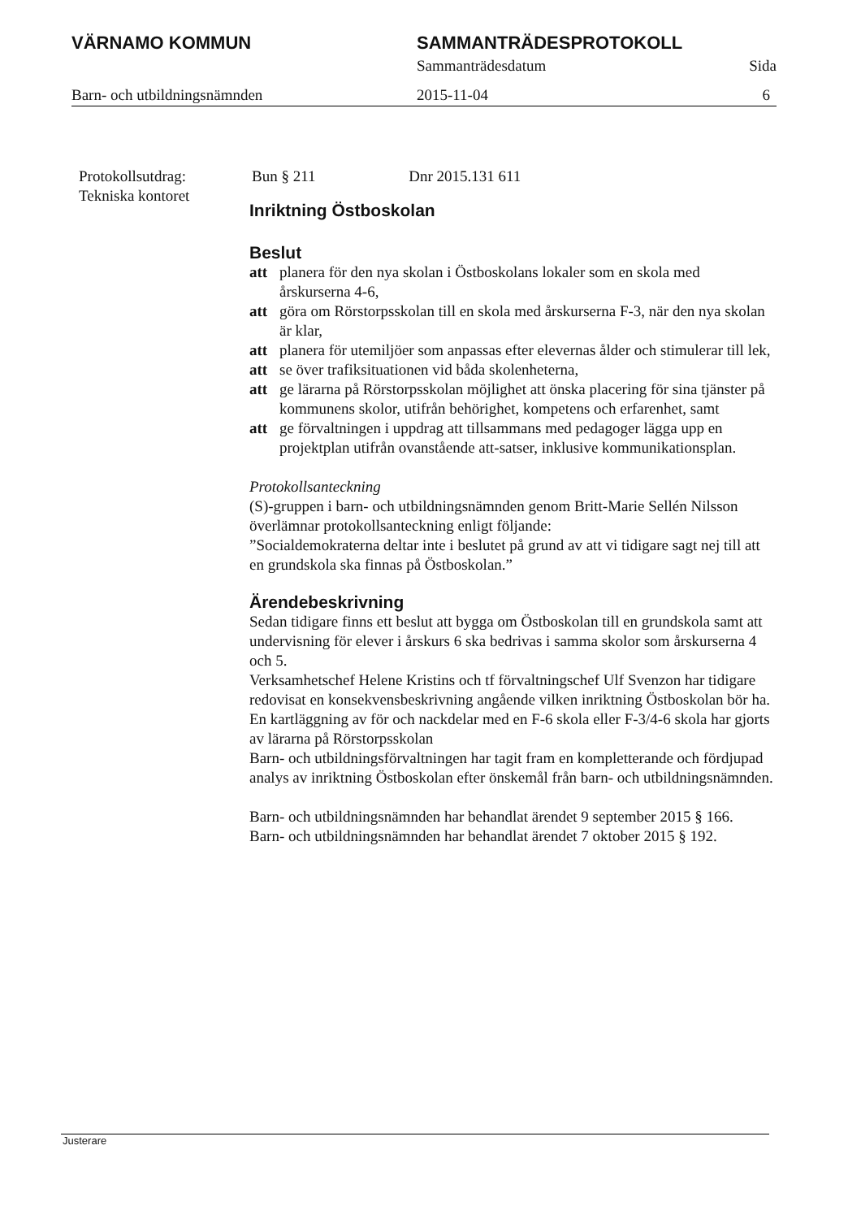VÄRNAMO KOMMUN SAMMANTRÄDESPROTOKOLL
Sammanträdesdatum Sida
Barn- och utbildningsnämnden 2015-11-04 6
Protokollsutdrag:
Tekniska kontoret
Bun § 211 Dnr 2015.131 611
Inriktning Östboskolan
Beslut
att planera för den nya skolan i Östboskolans lokaler som en skola med årskurserna 4-6,
att göra om Rörstorpsskolan till en skola med årskurserna F-3, när den nya skolan är klar,
att planera för utemiljöer som anpassas efter elevernas ålder och stimulerar till lek,
att se över trafiksituationen vid båda skolenheterna,
att ge lärarna på Rörstorpsskolan möjlighet att önska placering för sina tjänster på kommunens skolor, utifrån behörighet, kompetens och erfarenhet, samt
att ge förvaltningen i uppdrag att tillsammans med pedagoger lägga upp en projektplan utifrån ovanstående att-satser, inklusive kommunikationsplan.
Protokollsanteckning
(S)-gruppen i barn- och utbildningsnämnden genom Britt-Marie Sellén Nilsson överlämnar protokollsanteckning enligt följande:
”Socialdemokraterna deltar inte i beslutet på grund av att vi tidigare sagt nej till att en grundskola ska finnas på Östboskolan.”
Ärendebeskrivning
Sedan tidigare finns ett beslut att bygga om Östboskolan till en grundskola samt att undervisning för elever i årskurs 6 ska bedrivas i samma skolor som årskurserna 4 och 5.
Verksamhetschef Helene Kristins och tf förvaltningschef Ulf Svenzon har tidigare redovisat en konsekvensbeskrivning angående vilken inriktning Östboskolan bör ha. En kartläggning av för och nackdelar med en F-6 skola eller F-3/4-6 skola har gjorts av lärarna på Rörstorpsskolan
Barn- och utbildningsförvaltningen har tagit fram en kompletterande och fördjupad analys av inriktning Östboskolan efter önskemål från barn- och utbildningsnämnden.
Barn- och utbildningsnämnden har behandlat ärendet 9 september 2015 § 166.
Barn- och utbildningsnämnden har behandlat ärendet 7 oktober 2015 § 192.
Justerare